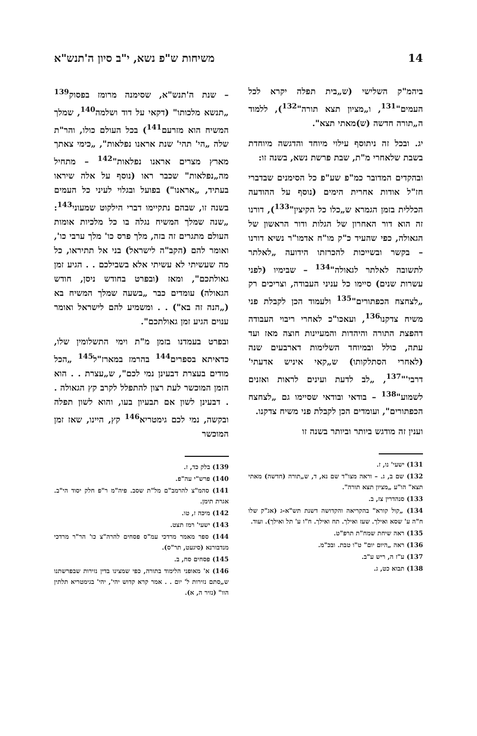14 משיחות ש"פ נשא, י"ב סיון ה'תנש"א
ביהמ"ק השלישי (ש„בית תפלה יקרא לכל העמים"<sup>131</sup>, ו„מציון תצא תורה"<sup>132</sup>), ללמוד ה„תורה חדשה (ש)מאתי תצא".
יג. ובכל זה ניתוסף עילוי מיוחד והדגשה מיוחדת בשבת שלאחרי מ"ת, שבת פרשת נשא, בשנה זו:
ובהקדים המדובר כמ"פ שע"פ כל הסימנים שבדברי חז"ל אודות אחרית הימים (נוסף על ההודעה הכללית בזמן הגמרא ש„כלו כל הקיצין"<sup>133</sup>), דורנו זה הוא דור האחרון של הגלות ודור הראשון של הגאולה, כפי שהעיד כ"ק מו"ח אדמו"ר נשיא דורנו – בקשר ובשייכות להכרזתו הידועה „לאלתר לתשובה לאלתר לגאולה"<sup>134</sup> – שבימיו (לפני עשרות שנים) סיימו כל עניני העבודה, וצריכים רק „לצחצח הכפתורים"<sup>135</sup> ולעמוד הכן לקבלת פני משיח צדקנו<sup>136</sup>, ועאכו"כ לאחרי ריבוי העבודה דהפצת התורה והיהדות והמעיינות חוצה מאז ועד עתה, כולל ובמיוחד השלימות דארבעים שנה (לאחרי הסתלקותו) ש„קאי איניש אדעתי' דרבי'"<sup>137</sup>, „לב לדעת ועינים לראות ואזנים לשמוע"<sup>138</sup> – בודאי ובודאי שסיימו גם „לצחצח הכפתורים", ועומדים הכן לקבלת פני משיח צדקנו.
וענין זה מודגש ביותר וביותר בשנה זו
131) ישעי' נו, ז.
132) שם ב, ג. – וראה מצו"ד שם נא, ד, ש„תורה (חדשה) מאתי תצא" הו"ע „מציון תצא תורה".
133) סנהדרין צז, ב.
134) „קול קורא" בהקריאה והקדושה דשנת תש"א-ג (אג"ק שלו ח"ה ע' שסא ואילך. שעז ואילך. תח ואילך. ח"ו ע' תל ואילך). ועוד.
135) ראה שיחת שמח"ת תרפ"ט.
136) ראה „היום יום" ט"ו טבת. ובכ"מ.
137) ע"ז ה, ריש ע"ב.
138) תבוא כט, ג.
– שנת ה'תנש"א, שסימנה מרומז בפסוק<sup>139</sup> „תנשא מלכותו" (דקאי על דוד ושלמה<sup>140</sup>, שמלך המשיח הוא מזרעם<sup>141</sup>) בכל העולם כולו, והר"ת שלה „הי' תהי' שנת אראנו נפלאות", „כימי צאתך מארץ מצרים אראנו נפלאות"<sup>142</sup> – מתחיל מה„נפלאות" שכבר ראו (נוסף על אלה שיראו בעתיד, „אראנו") בפועל ובגלוי לעיני כל העמים בשנה זו, שבהם נתקיימו דברי הילקוט שמעוני<sup>143</sup>: „שנה שמלך המשיח נגלה בו כל מלכיות אומות העולם מתגרים זה בזה, מלך פרס כו' מלך ערבי כו', ואומר להם (הקב"ה לישראל) בני אל תתיראו, כל מה שעשיתי לא עשיתי אלא בשבילכם . . הגיע זמן גאולתכם", ומאז (ובפרט בחודש ניסן, חודש הגאולה) עומדים כבר „בשעה שמלך המשיח בא („הנה זה בא") . . ומשמיע להם לישראל ואומר ענוים הגיע זמן גאולתכם".
ובפרט בעמדנו בזמן מ"ת וימי התשלומין שלו, כדאיתא בספרים<sup>144</sup> בהרמז במארז"ל<sup>145</sup> „הכל מודים בעצרת דבעינן נמי לכם", ש„עצרת . . הוא הזמן המוכשר לעת רצון להתפלל לקרב קץ הגאולה . . דבעינן לשון אם תבעיון בעו, והוא לשון תפלה ובקשה, נמי לכם גימטריא<sup>146</sup> קץ, היינו, שאז זמן המוכשר
139) בלק כד, ז.
140) פרש"י עה"פ.
141) סהמ"צ להרמב"ם מל"ת שסב. פיה"מ ר"פ חלק יסוד הי"ב. אגרת תימן.
142) מיכה ז, טו.
143) ישעי' רמז תצט.
144) ספר מאמר מרדכי עמ"ס פסחים להרה"צ כו' הר"ר מרדכי מנדבורנא (סיגעט, תר"ס).
145) פסחים סח, ב.
146) א' מאופני הלימוד בתורה, כפי שמצינו בדין נזירות שבפרשתנו ש„סתם נזירות ל' יום . . אמר קרא קדוש יהי', יהי' בגימטריא תלתין הוו" (נזיר ה, א).